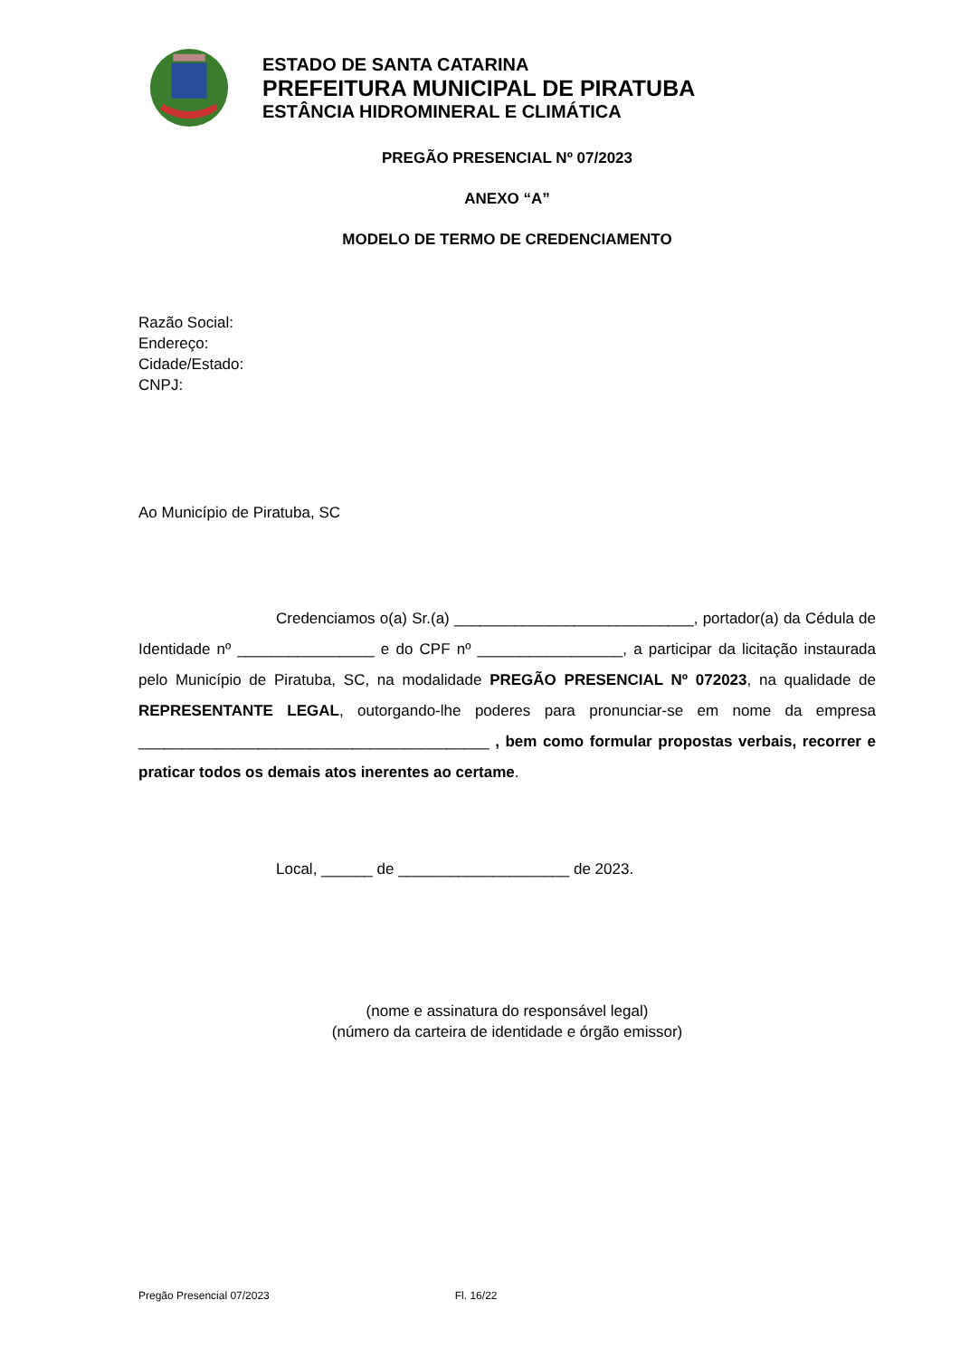ESTADO DE SANTA CATARINA
PREFEITURA MUNICIPAL DE PIRATUBA
ESTÂNCIA HIDROMINERAL E CLIMÁTICA
PREGÃO PRESENCIAL Nº 07/2023
ANEXO “A”
MODELO DE TERMO DE CREDENCIAMENTO
Razão Social:
Endereço:
Cidade/Estado:
CNPJ:
Ao Município de Piratuba, SC
Credenciamos o(a) Sr.(a) ____________________________, portador(a) da Cédula de Identidade nº ________________ e do CPF nº _________________, a participar da licitação instaurada pelo Município de Piratuba, SC, na modalidade PREGÃO PRESENCIAL Nº 072023, na qualidade de REPRESENTANTE LEGAL, outorgando-lhe poderes para pronunciar-se em nome da empresa _________________________________________ , bem como formular propostas verbais, recorrer e praticar todos os demais atos inerentes ao certame.
Local, ______ de ____________________ de 2023.
(nome e assinatura do responsável legal)
(número da carteira de identidade e órgão emissor)
Pregão Presencial 07/2023 Fl. 16/22